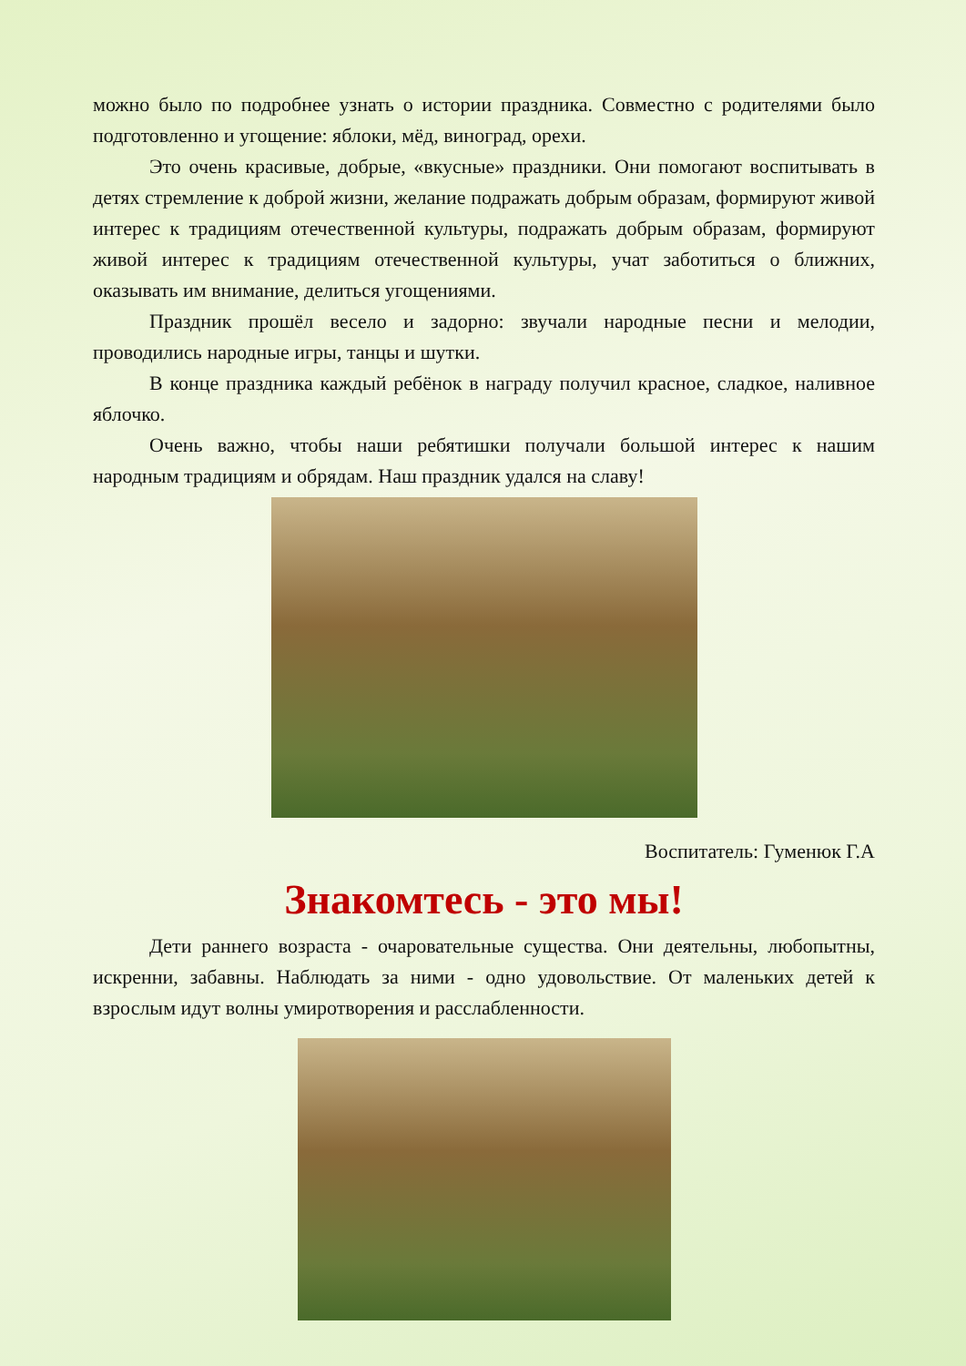можно было по подробнее узнать о истории праздника. Совместно с родителями было подготовленно и угощение: яблоки, мёд, виноград, орехи.
Это очень красивые, добрые, «вкусные» праздники. Они помогают воспитывать в детях стремление к доброй жизни, желание подражать добрым образам, формируют живой интерес к традициям отечественной культуры, подражать добрым образам, формируют живой интерес к традициям отечественной культуры, учат заботиться о ближних, оказывать им внимание, делиться угощениями.
Праздник прошёл весело и задорно: звучали народные песни и мелодии, проводились народные игры, танцы и шутки.
В конце праздника каждый ребёнок в награду получил красное, сладкое, наливное яблочко.
Очень важно, чтобы наши ребятишки получали большой интерес к нашим народным традициям и обрядам. Наш праздник удался на славу!
Воспитатель: Гуменюк Г.А
Знакомтесь - это мы!
Дети раннего возраста - очаровательные существа. Они деятельны, любопытны, искренни, забавны. Наблюдать за ними - одно удовольствие. От маленьких детей к взрослым идут волны умиротворения и расслабленности.